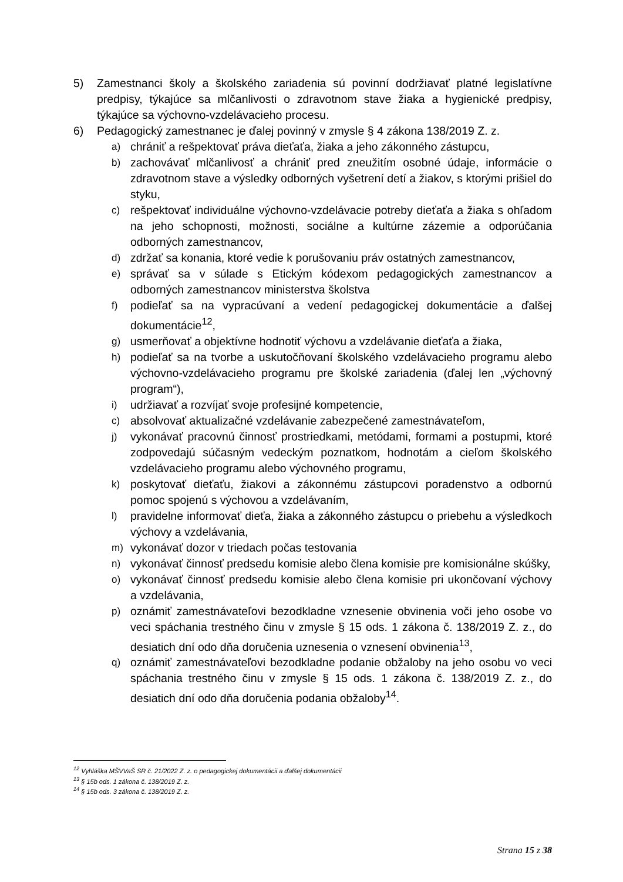5) Zamestnanci školy a školského zariadenia sú povinní dodržiavať platné legislatívne predpisy, týkajúce sa mlčanlivosti o zdravotnom stave žiaka a hygienické predpisy, týkajúce sa výchovno-vzdelávacieho procesu.
6) Pedagogický zamestnanec je ďalej povinný v zmysle § 4 zákona 138/2019 Z. z.
a) chrániť a rešpektovať práva dieťaťa, žiaka a jeho zákonného zástupcu,
b) zachovávať mlčanlivosť a chrániť pred zneužitím osobné údaje, informácie o zdravotnom stave a výsledky odborných vyšetrení detí a žiakov, s ktorými prišiel do styku,
c) rešpektovať individuálne výchovno-vzdelávacie potreby dieťaťa a žiaka s ohľadom na jeho schopnosti, možnosti, sociálne a kultúrne zázemie a odporúčania odborných zamestnancov,
d) zdržať sa konania, ktoré vedie k porušovaniu práv ostatných zamestnancov,
e) správať sa v súlade s Etickým kódexom pedagogických zamestnancov a odborných zamestnancov ministerstva školstva
f) podieľať sa na vypracúvaní a vedení pedagogickej dokumentácie a ďalšej dokumentácie<sup>12</sup>,
g) usmerňovať a objektívne hodnotiť výchovu a vzdelávanie dieťaťa a žiaka,
h) podieľať sa na tvorbe a uskutočňovaní školského vzdelávacieho programu alebo výchovno-vzdelávacieho programu pre školské zariadenia (ďalej len „výchovný program“),
i) udržiavať a rozvíjať svoje profesijné kompetencie,
c) absolvovať aktualizačné vzdelávanie zabezpečené zamestnávateľom,
j) vykonávať pracovnú činnosť prostriedkami, metódami, formami a postupmi, ktoré zodpovedajú súčasným vedeckým poznatkom, hodnotám a cieľom školského vzdelávacieho programu alebo výchovného programu,
k) poskytovať dieťaťu, žiakovi a zákonnému zástupcovi poradenstvo a odbornú pomoc spojenú s výchovou a vzdelávaním,
l) pravidelne informovať dieťa, žiaka a zákonného zástupcu o priebehu a výsledkoch výchovy a vzdelávania,
m) vykonávať dozor v triedach počas testovania
n) vykonávať činnosť predsedu komisie alebo člena komisie pre komisionálne skúšky,
o) vykonávať činnosť predsedu komisie alebo člena komisie pri ukončovaní výchovy a vzdelávania,
p) oznámiť zamestnávateľovi bezodkladne vznesenie obvinenia voči jeho osobe vo veci spáchania trestného činu v zmysle § 15 ods. 1 zákona č. 138/2019 Z. z., do desiatich dní odo dňa doručenia uznesenia o vznesení obvinenia<sup>13</sup>,
q) oznámiť zamestnávateľovi bezodkladne podanie obžaloby na jeho osobu vo veci spáchania trestného činu v zmysle § 15 ods. 1 zákona č. 138/2019 Z. z., do desiatich dní odo dňa doručenia podania obžaloby<sup>14</sup>.
<sup>12</sup> Vyhláška MŠVVaŠ SR č. 21/2022 Z. z. o pedagogickej dokumentácii a ďalšej dokumentácii
<sup>13</sup> § 15b ods. 1 zákona č. 138/2019 Z. z.
<sup>14</sup> § 15b ods. 3 zákona č. 138/2019 Z. z.
Strana 15 z 38